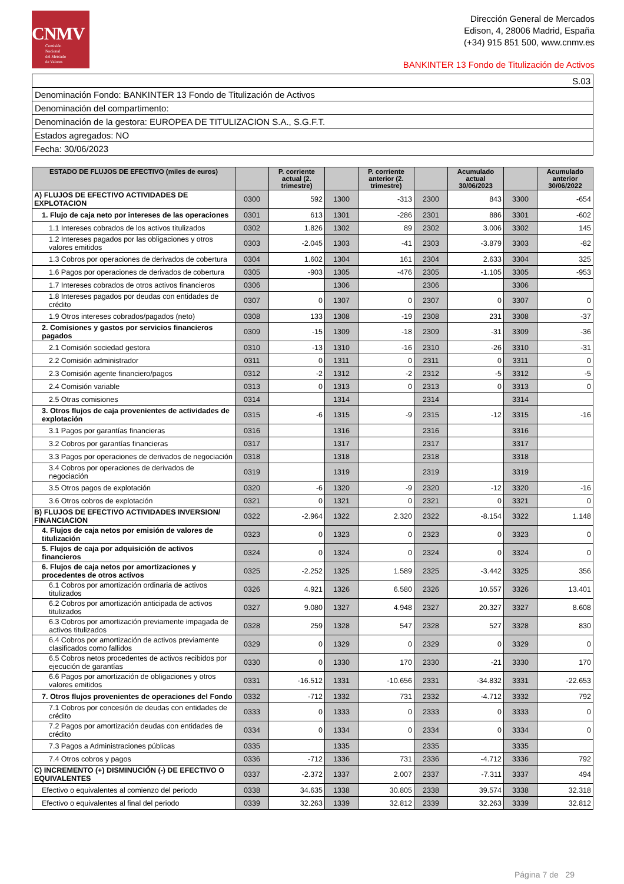CNMV
Comisión
Nacional
del Mercado
de Valores
Dirección General de Mercados
Edison, 4, 28006 Madrid, España
(+34) 915 851 500, www.cnmv.es
BANKINTER 13 Fondo de Titulización de Activos
| S.03 |
| Denominación Fondo: BANKINTER 13 Fondo de Titulización de Activos |
| Denominación del compartimento: |
| Denominación de la gestora: EUROPEA DE TITULIZACION S.A., S.G.F.T. |
| Estados agregados: NO |
| Fecha: 30/06/2023 |
| ESTADO DE FLUJOS DE EFECTIVO (miles de euros) | | P. corriente actual (2. trimestre) | | P. corriente anterior (2. trimestre) | | Acumulado actual 30/06/2023 | | Acumulado anterior 30/06/2022 |
| --- | --- | --- | --- | --- | --- | --- | --- | --- |
| A) FLUJOS DE EFECTIVO ACTIVIDADES DE EXPLOTACION | 0300 | 592 | 1300 | -313 | 2300 | 843 | 3300 | -654 |
| 1. Flujo de caja neto por intereses de las operaciones | 0301 | 613 | 1301 | -286 | 2301 | 886 | 3301 | -602 |
| 1.1 Intereses cobrados de los activos titulizados | 0302 | 1.826 | 1302 | 89 | 2302 | 3.006 | 3302 | 145 |
| 1.2 Intereses pagados por las obligaciones y otros valores emitidos | 0303 | -2.045 | 1303 | -41 | 2303 | -3.879 | 3303 | -82 |
| 1.3 Cobros por operaciones de derivados de cobertura | 0304 | 1.602 | 1304 | 161 | 2304 | 2.633 | 3304 | 325 |
| 1.6 Pagos por operaciones de derivados de cobertura | 0305 | -903 | 1305 | -476 | 2305 | -1.105 | 3305 | -953 |
| 1.7 Intereses cobrados de otros activos financieros | 0306 | | 1306 | | 2306 | | 3306 | |
| 1.8 Intereses pagados por deudas con entidades de crédito | 0307 | 0 | 1307 | 0 | 2307 | 0 | 3307 | 0 |
| 1.9 Otros intereses cobrados/pagados (neto) | 0308 | 133 | 1308 | -19 | 2308 | 231 | 3308 | -37 |
| 2. Comisiones y gastos por servicios financieros pagados | 0309 | -15 | 1309 | -18 | 2309 | -31 | 3309 | -36 |
| 2.1 Comisión sociedad gestora | 0310 | -13 | 1310 | -16 | 2310 | -26 | 3310 | -31 |
| 2.2 Comisión administrador | 0311 | 0 | 1311 | 0 | 2311 | 0 | 3311 | 0 |
| 2.3 Comisión agente financiero/pagos | 0312 | -2 | 1312 | -2 | 2312 | -5 | 3312 | -5 |
| 2.4 Comisión variable | 0313 | 0 | 1313 | 0 | 2313 | 0 | 3313 | 0 |
| 2.5 Otras comisiones | 0314 | | 1314 | | 2314 | | 3314 | |
| 3. Otros flujos de caja provenientes de actividades de explotación | 0315 | -6 | 1315 | -9 | 2315 | -12 | 3315 | -16 |
| 3.1 Pagos por garantías financieras | 0316 | | 1316 | | 2316 | | 3316 | |
| 3.2 Cobros por garantías financieras | 0317 | | 1317 | | 2317 | | 3317 | |
| 3.3 Pagos por operaciones de derivados de negociación | 0318 | | 1318 | | 2318 | | 3318 | |
| 3.4 Cobros por operaciones de derivados de negociación | 0319 | | 1319 | | 2319 | | 3319 | |
| 3.5 Otros pagos de explotación | 0320 | -6 | 1320 | -9 | 2320 | -12 | 3320 | -16 |
| 3.6 Otros cobros de explotación | 0321 | 0 | 1321 | 0 | 2321 | 0 | 3321 | 0 |
| B) FLUJOS DE EFECTIVO ACTIVIDADES INVERSION/ FINANCIACION | 0322 | -2.964 | 1322 | 2.320 | 2322 | -8.154 | 3322 | 1.148 |
| 4. Flujos de caja netos por emisión de valores de titulización | 0323 | 0 | 1323 | 0 | 2323 | 0 | 3323 | 0 |
| 5. Flujos de caja por adquisición de activos financieros | 0324 | 0 | 1324 | 0 | 2324 | 0 | 3324 | 0 |
| 6. Flujos de caja netos por amortizaciones y procedentes de otros activos | 0325 | -2.252 | 1325 | 1.589 | 2325 | -3.442 | 3325 | 356 |
| 6.1 Cobros por amortización ordinaria de activos titulizados | 0326 | 4.921 | 1326 | 6.580 | 2326 | 10.557 | 3326 | 13.401 |
| 6.2 Cobros por amortización anticipada de activos titulizados | 0327 | 9.080 | 1327 | 4.948 | 2327 | 20.327 | 3327 | 8.608 |
| 6.3 Cobros por amortización previamente impagada de activos titulizados | 0328 | 259 | 1328 | 547 | 2328 | 527 | 3328 | 830 |
| 6.4 Cobros por amortización de activos previamente clasificados como fallidos | 0329 | 0 | 1329 | 0 | 2329 | 0 | 3329 | 0 |
| 6.5 Cobros netos procedentes de activos recibidos por ejecución de garantías | 0330 | 0 | 1330 | 170 | 2330 | -21 | 3330 | 170 |
| 6.6 Pagos por amortización de obligaciones y otros valores emitidos | 0331 | -16.512 | 1331 | -10.656 | 2331 | -34.832 | 3331 | -22.653 |
| 7. Otros flujos provenientes de operaciones del Fondo | 0332 | -712 | 1332 | 731 | 2332 | -4.712 | 3332 | 792 |
| 7.1 Cobros por concesión de deudas con entidades de crédito | 0333 | 0 | 1333 | 0 | 2333 | 0 | 3333 | 0 |
| 7.2 Pagos por amortización deudas con entidades de crédito | 0334 | 0 | 1334 | 0 | 2334 | 0 | 3334 | 0 |
| 7.3 Pagos a Administraciones públicas | 0335 | | 1335 | | 2335 | | 3335 | |
| 7.4 Otros cobros y pagos | 0336 | -712 | 1336 | 731 | 2336 | -4.712 | 3336 | 792 |
| C) INCREMENTO (+) DISMINUCIÓN (-) DE EFECTIVO O EQUIVALENTES | 0337 | -2.372 | 1337 | 2.007 | 2337 | -7.311 | 3337 | 494 |
| Efectivo o equivalentes al comienzo del periodo | 0338 | 34.635 | 1338 | 30.805 | 2338 | 39.574 | 3338 | 32.318 |
| Efectivo o equivalentes al final del periodo | 0339 | 32.263 | 1339 | 32.812 | 2339 | 32.263 | 3339 | 32.812 |
Página 7 de 29